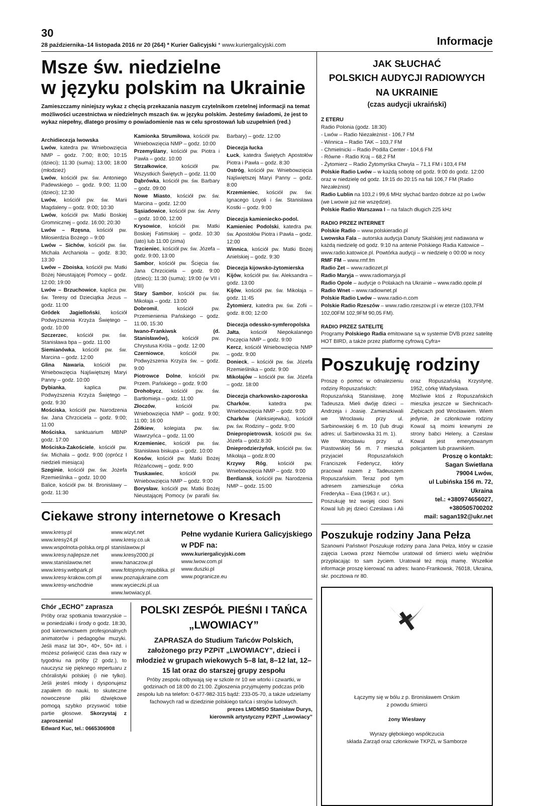30
28 października–14 listopada 2016 nr 20 (264) * Kurier Galicyjski * www.kuriergalicyjski.com
Informacje
Msze św. niedzielne
w języku polskim na Ukrainie
Zamieszczamy niniejszy wykaz z chęcią przekazania naszym czytelnikom rzetelnej informacji na temat możliwości uczestnictwa w niedzielnych mszach św. w języku polskim. Jesteśmy świadomi, że jest to wykaz niepełny, dlatego prosimy o powiadomienie nas w celu sprostowań lub uzupełnień (red.)
Archidiecezja lwowska
Lwów, katedra pw. Wniebowzięcia NMP – godz. 7:00; 8:00; 10:15 (dzieci); 11:30 (suma); 13:00; 18:00 (młodzież)
Lwów, kościół pw. św. Antoniego Padewskiego – godz. 9:00; 11:00 (dzieci); 12:30
Lwów, kościół pw. św. Marii Magdaleny – godz. 9:00; 10:30
Lwów, kościół pw. Matki Boskiej Gromnicznej – godz. 16:00; 20:30
Lwów – Rzęsna, kościół pw. Miłosierdzia Bożego – 9:00
Lwów – Sichów, kościół pw. św. Michała Archanioła – godz. 8:30; 13:30
Lwów – Zboiska, kościół pw. Matki Bożej Nieustającej Pomocy – godz. 12:00; 19:00
Lwów – Brzuchowice, kaplica pw. św. Teresy od Dzieciątka Jezus – godz. 11:00
Gródek Jagielloński, kościół Podwyższenia Krzyża Świętego – godz. 10:00
Szczerzec, kościół pw. św. Stanisława bpa – godz. 11:00
Siemianówka, kościół pw. św. Marcina – godz. 12:00
Glina Nawaria, kościół pw. Wniebowzięcia Najświętszej Maryi Panny – godz. 10:00
Dybianka, kaplica pw. Podwyższenia Krzyża Świętego – godz. 9:30
Mościska, kościół pw. Narodzenia św. Jana Chrzciciela – godz. 9:00; 11:00
Mościska, sanktuarium MBNP godz. 17:00
Mościska-Zakościele, kościół pw. św. Michała – godz. 9:00 (oprócz I niedzieli miesiąca)
Szeginie, kościół pw. św. Jożefa Rzemieślnika – godz. 10:00
Balice, kościół pw. bł. Bronisławy – godz. 11:30
Kamionka Strumiłowa, kościół pw. Wniebowzięcia NMP – godz. 10:00
Przemyślany, kościół pw. Piotra i Pawła – godz. 10:00
Strzałkowice, kościół pw. Wszystkich Świętych – godz. 11:00
Dąbrówka, kościół pw. św. Barbary – godz. 09:00
Nowe Miasto, kościół pw. św. Marcina – godz. 12:00
Sąsiadowice, kościół pw. św. Anny – godz. 10:00, 12:00
Krysowice, kościół pw. Matki Boskiej Fatimskiej – godz. 10:30 (lato) lub 11:00 (zima)
Trzcieniec, kościół pw. św. Józefa – godz. 9:00, 13:00
Sambor, kościół pw. Ścięcia św. Jana Chrzciciela – godz. 9:00 (dzieci); 11:30 (suma); 19:00 (w VII i VIII)
Stary Sambor, kościół pw. św. Mikołaja – godz. 13:00
Dobromil, kościół pw. Przemienienia Pańskiego – godz. 11:00, 15:30
Iwano-Frankiwsk (d. Stanisławów), kościół pw. Chrystusa Króla – godz. 12:00
Czerniowce, kościół pw. Podwyższenia Krzyża św. – godz. 9:00
Piotrowce Dolne, kościół pw. Przem. Pańskiego – godz. 9:00
Drohobycz, kościół pw. św. Bartłomieja – godz. 11:00
Złoczów, kościół pw. Wniebowzięcia NMP – godz. 9:00; 11:00; 16:00
Żółkiew, kolegiata pw. św. Wawrzyńca – godz. 11:00
Krzemieniec, kościół pw. św. Stanisława biskupa – godz. 10:00
Kosów, kościół pw. Matki Bożej Różańcowej – godz. 9:00
Truskawiec, kościół pw. Wniebowzięcia NMP – godz. 9:00
Borysław, kościół pw. Matki Bożej Nieustającej Pomocy (w parafii św. Barbary) – godz. 12:00
Diecezja łucka
Łuck, katedra Świętych Apostołów Piotra i Pawła – godz. 8:30
Ostróg, kościół pw. Wniebowzięcia Najświętszej Maryi Panny – godz. 8:00
Krzemieniec, kościół pw. św. Ignacego Loyoli i św. Stanisława Kostki – godz. 9:00
Diecezja kamieniecko-podol.
Kamieniec Podolski, katedra pw. św. Apostołów Piotra i Pawła – godz. 12:00
Winnica, kościół pw. Matki Bożej Anielskiej – godz. 9:30
Diecezja kijowsko-żytomierska
Kijów, kościół pw. św. Aleksandra – godz. 13:00
Kijów, kościół pw. św. Mikołaja – godz. 11:45
Żytomierz, katedra pw. św. Zofii – godz. 8:00; 12:00
Diecezja odessko-symferopolska
Jałta, kościół Niepokalanego Poczęcia NMP – godz. 9:00
Kercz, kościół Wniebowzięcia NMP – godz. 9:00
Donieck, – kościół pw. św. Józefa Rzemieślnika – godz. 9:00
Mikołajów – kościół pw. św. Józefa – godz. 18:00
Diecezja charkowsko-zaporoska
Charków, katedra pw. Wniebowzięcia NMP – godz. 9:00
Charków (Aleksiejewka), kościół pw. św. Rodziny – godz. 9:00
Dniepropietrowsk, kościół pw. św. Józefa – godz.8:30
Dnieprodzierżyńsk, kościół pw. św. Mikołaja – godz.8:00
Krzywy Róg, kościół pw. Wniebowzięcia NMP – godz. 9:00
Berdiansk, kościół pw. Narodzenia NMP – godz. 15:00
Ciekawe strony internetowe o Kresach
www.kresy.pl
www.kresy24.pl
www.wspolnota-polska.org.pl
www.kresy.najlepsze.net
www.stanislawow.net
www.kresy.webpark.pl
www.kresy-krakow.com.pl
www.kresy-wschodnie
www.wizyt.net
www.kresy.co.uk stanislawow.pl
www.kresy2000.pl
www.hanaczow.pl
www.fotojonny.republika. pl
www.poznajukraine.com
www.wycieczki.pl.ua
www.lwowiacy.pl.
Pełne wydanie Kuriera Galicyjskiego w PDF na:
www.kuriergalicyjski.com
www.lwow.com.pl
www.duszki.pl
www.pogranicze.eu
Chór „ECHO” zaprasza
Próby oraz spotkania towarzyskie – w poniedziałki i środy o godz. 18:30, pod kierownictwem profesjonalnych animatorów i pedagogów muzyki. Jeśli masz lat 30+, 40+, 50+ itd. i możesz poświęcić czas dwa razy w tygodniu na próby (2 godz.), to nauczysz się pięknego repertuaru z chóralistyki polskiej (i nie tylko). Jeśli jesteś młody i dysponujesz zapałem do nauki, to skuteczne nowoczesne pliki dźwiękowe pomogą szybko przyswoić tobie partie głosowe. Skorzystaj z zaproszenia!
Edward Kuc, tel.: 0665306908
POLSKI ZESPÓŁ PIEŚNI I TAŃCA
„LWOWIACY”
ZAPRASZA do Studium Tańców Polskich, założonego przy PZPiT „LWOWIACY”, dzieci i młodzież w grupach wiekowych 5–8 lat, 8–12 lat, 12–15 lat oraz do starszej grupy zespołu
Próby zespołu odbywają się w szkole nr 10 we wtorki i czwartki, w godzinach od 18:00 do 21:00. Zgłoszenia przyjmujemy podczas prób zespołu lub na telefon: 0-677-982-315 bądź: 233-05-70, a także udzielamy fachowych rad w dziedzinie polskiego tańca i strojów ludowych.
prezes LMDMSO Stanisław Durys,
kierownik artystyczny PZPiT „Lwowiacy”
JAK SŁUCHAĆ
POLSKICH AUDYCJI RADIOWYCH
NA UKRAINIE
(czas audycji ukraiński)
Z ETERU
Radio Polonia (godz. 18:30)
- Lwów – Radio Niezałeżnist - 106,7 FM
- Winnica – Radio TAK – 103,7 FM
- Chmielnicki – Radio Podilla Center - 104,6 FM
- Równe - Radio Kraj – 68,2 FM
- Żytomierz – Radio Żytomyrśka Chwyla – 71,1 FM i 103,4 FM
Polskie Radio Lwów – w każdą sobotę od godz. 9:00 do godz. 12:00 oraz w niedzielę od godz. 19:15 do 20:15 na fali 106,7 FM (Radio Nezałeżnist)
Radio Lublin na 103,2 i 99,6 MHz słychać bardzo dobrze aż po Lwów (we Lwowie już nie wszędzie).
Polskie Radio Warszawa I – na falach długich 225 kHz
RADIO PRZEZ INTERNET
Polskie Radio – www.polskieradio.pl
Lwowska Fala – autorska audycja Danuty Skalskiej jest nadawana w każdą niedzielę od godz. 9:10 na antenie Polskiego Radia Katowice – www.radio.katowice.pl. Powtórka audycji – w niedzielę o 00:00 w nocy
RMF FM – www.rmf.fm
Radio Zet – www.radiozet.pl
Radio Maryja – www.radiomaryja.pl
Radio Opole – audycje o Polakach na Ukrainie – www.radio.opole.pl
Radio Wnet – www.radiownet.pl
Polskie Radio Lwów – www.radio-n.com
Polskie Radio Rzeszów – www.radio.rzeszow.pl i w eterze (103,7FM 102,00FM 102,9FM 90,05 FM).
RADIO PRZEZ SATELITĘ
Programy Polskiego Radia emitowane są w systemie DVB przez satelitę HOT BIRD, a także przez platformę cyfrową Cyfra+
Poszukuję rodziny
Proszę o pomoc w odnalezieniu rodziny Ropuszańskich:
Ropuszańską Stanisławę, żonę Tadeusza. Mieli dwóję dzieci – Andrzeja i Joasię. Zamieszkiwali we Wrocławiu przy ul. Sarbinowskiej 6 m. 10 (lub drugi adres: ul. Sarbinowska 31 m. 1).
We Wrocławiu przy ul. Piastowskiej 56 m. 7 mieszka przyjaciel Ropuszańskich Franciszek Fedenycz, który pracował razem z Tadeuszem Ropuszańskim. Teraz pod tym adresem zamieszkuje córka Frederyka – Ewa (1963 r. ur.).
Poszukuję też swojej cioci Soni Kowal lub jej dzieci Czesława i Ali oraz Ropuszańską Krzystynę, 1952, córkę Władysława.
Możliwie ktoś z Ropuszańskich mieszka jeszcze w Siechnicach-Ziębicach pod Wrocławiem. Wiem jedynie, że członkowie rodziny Kowal są moimi krewnymi ze strony babci Heleny, a Czesław Kowal jest emerytowanym policjantem lub prawnikiem.
Proszę o kontakt:
Sagan Swietłana
79004 Lwów,
ul Lubińska 156 m. 72,
Ukraina
tel.: +380974656027,
+380505700202
mail: sagan192@ukr.net
Poszukuje rodziny Jana Pełza
Szanowni Państwo! Poszukuje rodziny pana Jana Pełza, który w czasie zajęcia Lwowa przez Niemców uratował od śmierci wielu więźniów przypłacając to sam życiem. Uratował też moją mamę. Wszelkie informacje proszę kierować na adres: Iwano-Frankowsk, 76018, Ukraina, skr. pocztowa nr 80.
Łączymy się w bólu z p. Bronisławem Orskim
z powodu śmierci
żony Wiesławy
Wyrazy głębokiego współczucia
składa Zarząd oraz członkowie TKPZL w Samborze